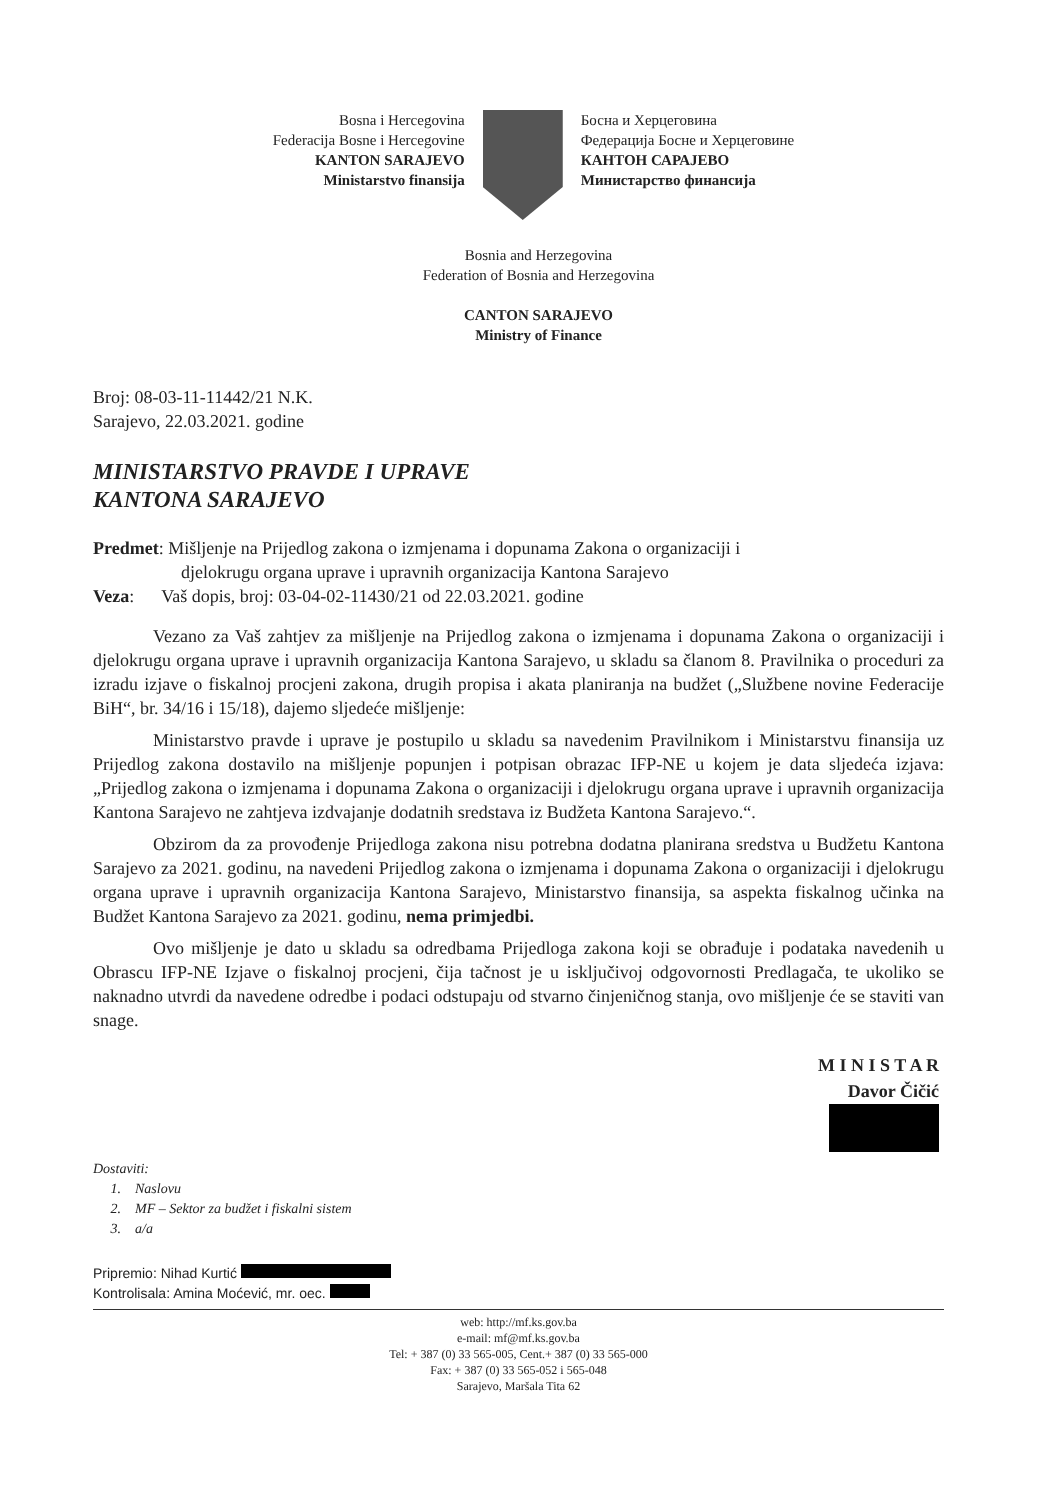Bosna i Hercegovina
Federacija Bosne i Hercegovine
KANTON SARAJEVO
Ministarstvo finansija
Босна и Херцеговина
Федерација Босне и Херцеговине
КАНТОН САРАЈЕВО
Министарство финансија
Bosnia and Herzegovina
Federation of Bosnia and Herzegovina
CANTON SARAJEVO
Ministry of Finance
Broj: 08-03-11-11442/21 N.K.
Sarajevo, 22.03.2021. godine
MINISTARSTVO PRAVDE I UPRAVE
KANTONA SARAJEVO
Predmet: Mišljenje na Prijedlog zakona o izmjenama i dopunama Zakona o organizaciji i
djelokrugu organa uprave i upravnih organizacija Kantona Sarajevo
Veza: Vaš dopis, broj: 03-04-02-11430/21 od 22.03.2021. godine
Vezano za Vaš zahtjev za mišljenje na Prijedlog zakona o izmjenama i dopunama Zakona o organizaciji i djelokrugu organa uprave i upravnih organizacija Kantona Sarajevo, u skladu sa članom 8. Pravilnika o proceduri za izradu izjave o fiskalnoj procjeni zakona, drugih propisa i akata planiranja na budžet („Službene novine Federacije BiH“, br. 34/16 i 15/18), dajemo sljedeće mišljenje:
Ministarstvo pravde i uprave je postupilo u skladu sa navedenim Pravilnikom i Ministarstvu finansija uz Prijedlog zakona dostavilo na mišljenje popunjen i potpisan obrazac IFP-NE u kojem je data sljedeća izjava: „Prijedlog zakona o izmjenama i dopunama Zakona o organizaciji i djelokrugu organa uprave i upravnih organizacija Kantona Sarajevo ne zahtjeva izdvajanje dodatnih sredstava iz Budžeta Kantona Sarajevo.“.
Obzirom da za provođenje Prijedloga zakona nisu potrebna dodatna planirana sredstva u Budžetu Kantona Sarajevo za 2021. godinu, na navedeni Prijedlog zakona o izmjenama i dopunama Zakona o organizaciji i djelokrugu organa uprave i upravnih organizacija Kantona Sarajevo, Ministarstvo finansija, sa aspekta fiskalnog učinka na Budžet Kantona Sarajevo za 2021. godinu, nema primjedbi.
Ovo mišljenje je dato u skladu sa odredbama Prijedloga zakona koji se obrađuje i podataka navedenih u Obrascu IFP-NE Izjave o fiskalnoj procjeni, čija tačnost je u isključivoj odgovornosti Predlagača, te ukoliko se naknadno utvrdi da navedene odredbe i podaci odstupaju od stvarno činjeničnog stanja, ovo mišljenje će se staviti van snage.
M I N I S T A R
Davor Čičić
Dostaviti:
1. Naslovu
2. MF – Sektor za budžet i fiskalni sistem
3. a/a
Pripremio: Nihad Kurtić
Kontrolisala: Amina Moćević, mr. oec.
web: http://mf.ks.gov.ba
e-mail: mf@mf.ks.gov.ba
Tel: + 387 (0) 33 565-005, Cent.+ 387 (0) 33 565-000
Fax: + 387 (0) 33 565-052 i 565-048
Sarajevo, Maršala Tita 62